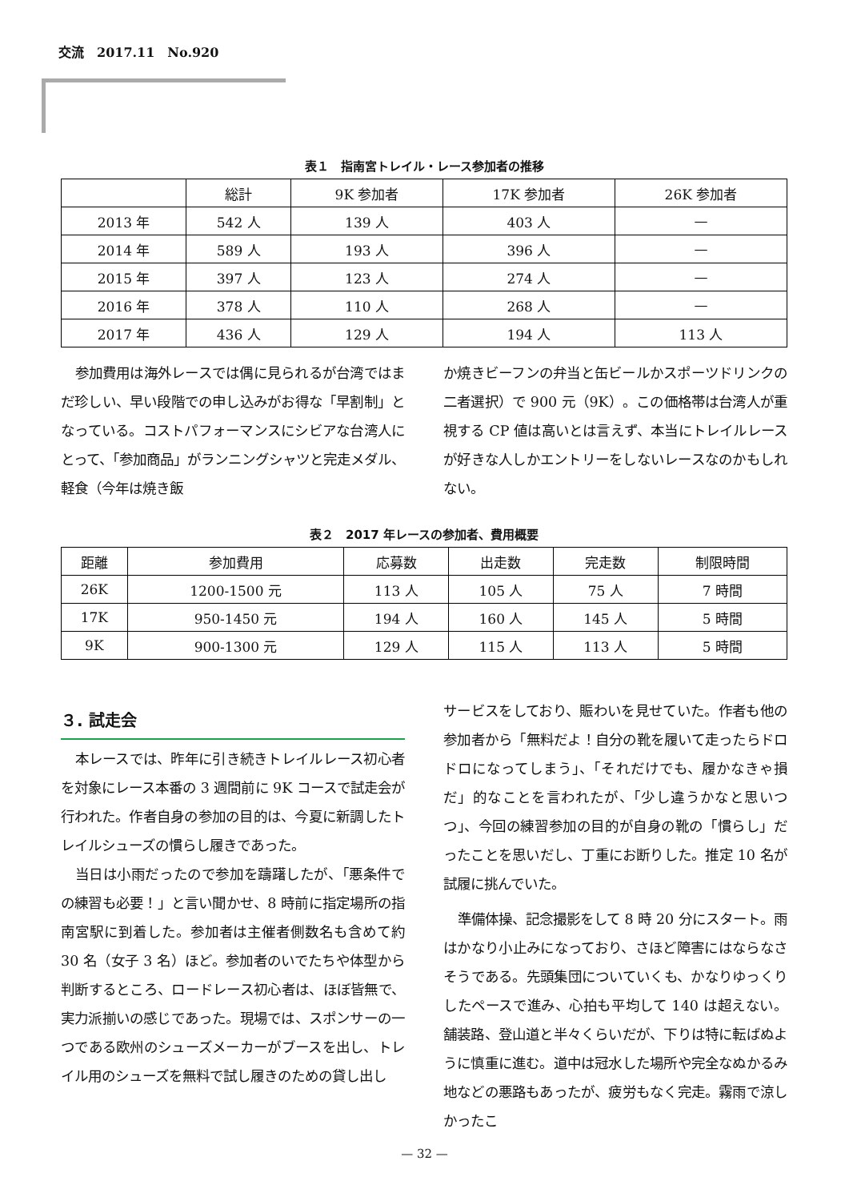交流　2017.11　No.920
表１　指南宮トレイル・レース参加者の推移
| | 総計 | 9K 参加者 | 17K 参加者 | 26K 参加者 |
| --- | --- | --- | --- | --- |
| 2013 年 | 542 人 | 139 人 | 403 人 | — |
| 2014 年 | 589 人 | 193 人 | 396 人 | — |
| 2015 年 | 397 人 | 123 人 | 274 人 | — |
| 2016 年 | 378 人 | 110 人 | 268 人 | — |
| 2017 年 | 436 人 | 129 人 | 194 人 | 113 人 |
参加費用は海外レースでは偶に見られるが台湾ではまだ珍しい、早い段階での申し込みがお得な「早割制」となっている。コストパフォーマンスにシビアな台湾人にとって、「参加商品」がランニングシャツと完走メダル、軽食（今年は焼き飯
か焼きビーフンの弁当と缶ビールかスポーツドリンクの二者選択）で 900 元（9K）。この価格帯は台湾人が重視する CP 値は高いとは言えず、本当にトレイルレースが好きな人しかエントリーをしないレースなのかもしれない。
表２　2017 年レースの参加者、費用概要
| 距離 | 参加費用 | 応募数 | 出走数 | 完走数 | 制限時間 |
| --- | --- | --- | --- | --- | --- |
| 26K | 1200-1500 元 | 113 人 | 105 人 | 75 人 | 7 時間 |
| 17K | 950-1450 元 | 194 人 | 160 人 | 145 人 | 5 時間 |
| 9K | 900-1300 元 | 129 人 | 115 人 | 113 人 | 5 時間 |
３. 試走会
本レースでは、昨年に引き続きトレイルレース初心者を対象にレース本番の 3 週間前に 9K コースで試走会が行われた。作者自身の参加の目的は、今夏に新調したトレイルシューズの慣らし履きであった。
当日は小雨だったので参加を躊躇したが、「悪条件での練習も必要！」と言い聞かせ、8 時前に指定場所の指南宮駅に到着した。参加者は主催者側数名も含めて約 30 名（女子 3 名）ほど。参加者のいでたちや体型から判断するところ、ロードレース初心者は、ほぼ皆無で、実力派揃いの感じであった。現場では、スポンサーの一つである欧州のシューズメーカーがブースを出し、トレイル用のシューズを無料で試し履きのための貸し出し
サービスをしており、賑わいを見せていた。作者も他の参加者から「無料だよ！自分の靴を履いて走ったらドロドロになってしまう」、「それだけでも、履かなきゃ損だ」的なことを言われたが、「少し違うかなと思いつつ」、今回の練習参加の目的が自身の靴の「慣らし」だったことを思いだし、丁重にお断りした。推定 10 名が試履に挑んでいた。
準備体操、記念撮影をして 8 時 20 分にスタート。雨はかなり小止みになっており、さほど障害にはならなさそうである。先頭集団についていくも、かなりゆっくりしたペースで進み、心拍も平均して 140 は超えない。舗装路、登山道と半々くらいだが、下りは特に転ばぬように慎重に進む。道中は冠水した場所や完全なぬかるみ地などの悪路もあったが、疲労もなく完走。霧雨で涼しかったこ
— 32 —